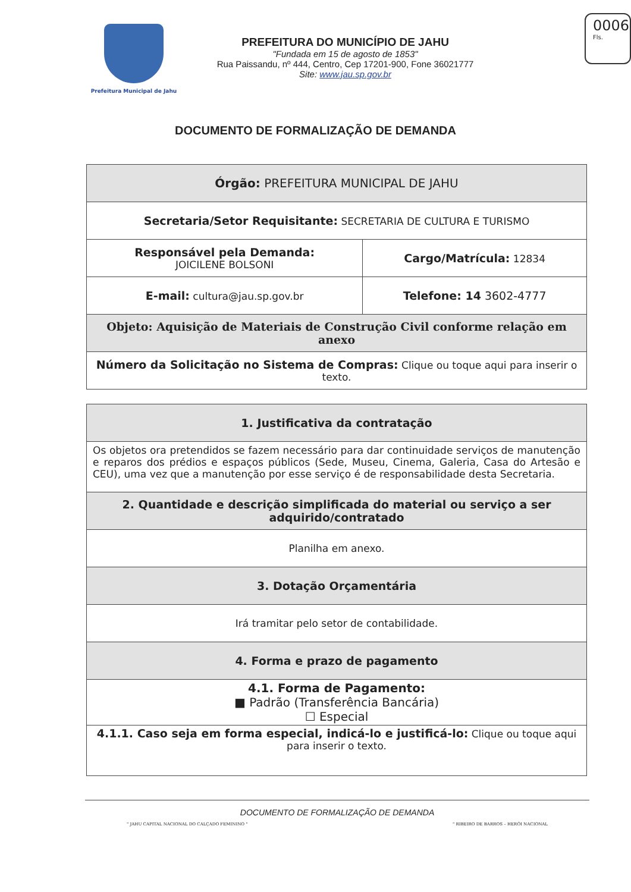Prefeitura Municipal de Jahu
PREFEITURA DO MUNICÍPIO DE JAHU
"Fundada em 15 de agosto de 1853"
Rua Paissandu, nº 444, Centro, Cep 17201-900, Fone 36021777
Site: www.jau.sp.gov.br
0006
Fls.
DOCUMENTO DE FORMALIZAÇÃO DE DEMANDA
| Órgão: PREFEITURA MUNICIPAL DE JAHU | |
| Secretaria/Setor Requisitante: SECRETARIA DE CULTURA E TURISMO | |
| Responsável pela Demanda: JOICILENE BOLSONI | Cargo/Matrícula: 12834 |
| E-mail: cultura@jau.sp.gov.br | Telefone: 14 3602-4777 |
| Objeto: Aquisição de Materiais de Construção Civil conforme relação em anexo | |
| Número da Solicitação no Sistema de Compras: Clique ou toque aqui para inserir o texto. | |
| 1. Justificativa da contratação |
| Os objetos ora pretendidos se fazem necessário para dar continuidade serviços de manutenção e reparos dos prédios e espaços públicos (Sede, Museu, Cinema, Galeria, Casa do Artesão e CEU), uma vez que a manutenção por esse serviço é de responsabilidade desta Secretaria. |
| 2. Quantidade e descrição simplificada do material ou serviço a ser adquirido/contratado |
| Planilha em anexo. |
| 3. Dotação Orçamentária |
| Irá tramitar pelo setor de contabilidade. |
| 4. Forma e prazo de pagamento |
| 4.1. Forma de Pagamento: ■ Padrão (Transferência Bancária) ☐ Especial |
| 4.1.1. Caso seja em forma especial, indicá-lo e justificá-lo: Clique ou toque aqui para inserir o texto. |
DOCUMENTO DE FORMALIZAÇÃO DE DEMANDA
" JAHU CAPITAL NACIONAL DO CALÇADO FEMININO " " RIBEIRO DE BARROS – HERÓI NACIONAL